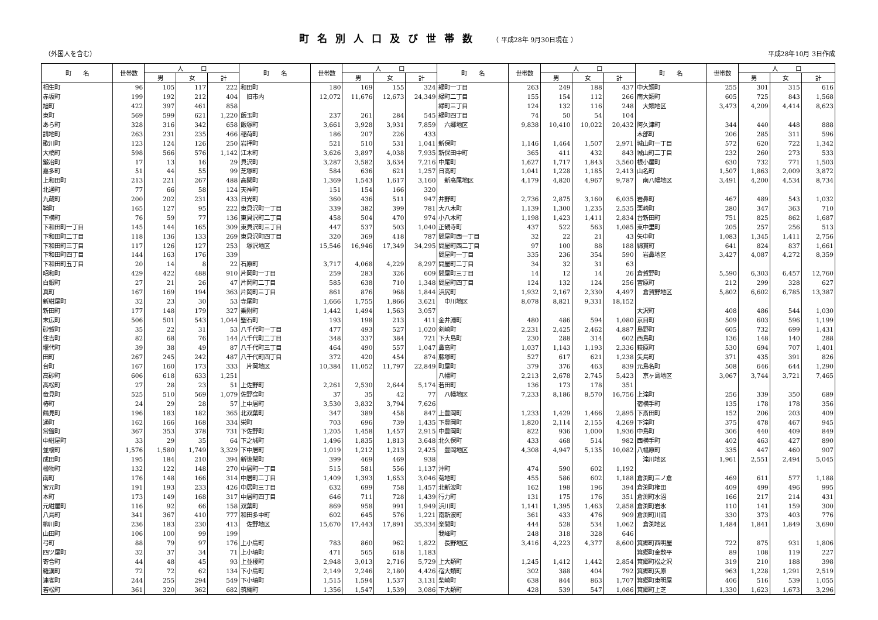町名別人口及び世帯数 （ 平成28年 9月30日現在 ）
（外国人を含む） 平成28年10月 3日作成
| 町 名 | 世帯数 | 人 口 | | | 町 名 | 世帯数 | 人 口 | | | 町 名 | 世帯数 | 人 口 | | | 町 名 | 世帯数 | 人 口 | | |
| --- | --- | --- | --- | --- | --- | --- | --- | --- | --- | --- | --- | --- | --- | --- | --- | --- | --- | --- | --- |
| | | 男 | 女 | 計 | | | 男 | 女 | 計 | | | 男 | 女 | 計 | | | 男 | 女 | 計 |
| 相生町 | 96 | 105 | 117 | 222 | 和田町 | 180 | 169 | 155 | 324 | 緑町一丁目 | 263 | 249 | 188 | 437 | 中大類町 | 255 | 301 | 315 | 616 |
| 赤坂町 | 199 | 192 | 212 | 404 | 旧市内 | 12,072 | 11,676 | 12,673 | 24,349 | 緑町二丁目 | 155 | 154 | 112 | 266 | 南大類町 | 605 | 725 | 843 | 1,568 |
| 旭町 | 422 | 397 | 461 | 858 | | | | | | 緑町三丁目 | 124 | 132 | 116 | 248 | 大類地区 | 3,473 | 4,209 | 4,414 | 8,623 |
| 東町 | 569 | 599 | 621 | 1,220 | 飯玉町 | 237 | 261 | 284 | 545 | 緑町四丁目 | 74 | 50 | 54 | 104 | | | | | |
| あら町 | 328 | 316 | 342 | 658 | 飯塚町 | 3,661 | 3,928 | 3,931 | 7,859 | 六郷地区 | 9,838 | 10,410 | 10,022 | 20,432 | 阿久津町 | 344 | 440 | 448 | 888 |
| 請地町 | 263 | 231 | 235 | 466 | 稲荷町 | 186 | 207 | 226 | 433 | | | | | | 木部町 | 206 | 285 | 311 | 596 |
| 歌川町 | 123 | 124 | 126 | 250 | 岩押町 | 521 | 510 | 531 | 1,041 | 新保町 | 1,146 | 1,464 | 1,507 | 2,971 | 城山町一丁目 | 572 | 620 | 722 | 1,342 |
| 大橋町 | 598 | 566 | 576 | 1,142 | 江木町 | 3,626 | 3,897 | 4,038 | 7,935 | 新保田中町 | 365 | 411 | 432 | 843 | 城山町二丁目 | 232 | 260 | 273 | 533 |
| 鍛冶町 | 17 | 13 | 16 | 29 | 貝沢町 | 3,287 | 3,582 | 3,634 | 7,216 | 中尾町 | 1,627 | 1,717 | 1,843 | 3,560 | 根小屋町 | 630 | 732 | 771 | 1,503 |
| 嘉多町 | 51 | 44 | 55 | 99 | 芝塚町 | 584 | 636 | 621 | 1,257 | 日高町 | 1,041 | 1,228 | 1,185 | 2,413 | 山名町 | 1,507 | 1,863 | 2,009 | 3,872 |
| 上和田町 | 213 | 221 | 267 | 488 | 高関町 | 1,369 | 1,543 | 1,617 | 3,160 | 新高尾地区 | 4,179 | 4,820 | 4,967 | 9,787 | 南八幡地区 | 3,491 | 4,200 | 4,534 | 8,734 |
| 北通町 | 77 | 66 | 58 | 124 | 天神町 | 151 | 154 | 166 | 320 | | | | | | | | | | |
| 九蔵町 | 200 | 202 | 231 | 433 | 日光町 | 360 | 436 | 511 | 947 | 井野町 | 2,736 | 2,875 | 3,160 | 6,035 | 岩鼻町 | 467 | 489 | 543 | 1,032 |
| 鞘町 | 165 | 127 | 95 | 222 | 東貝沢町一丁目 | 339 | 382 | 399 | 781 | 大八木町 | 1,139 | 1,300 | 1,235 | 2,535 | 栗崎町 | 280 | 347 | 363 | 710 |
| 下横町 | 76 | 59 | 77 | 136 | 東貝沢町二丁目 | 458 | 504 | 470 | 974 | 小八木町 | 1,198 | 1,423 | 1,411 | 2,834 | 台新田町 | 751 | 825 | 862 | 1,687 |
| 下和田町一丁目 | 145 | 144 | 165 | 309 | 東貝沢町三丁目 | 447 | 537 | 503 | 1,040 | 正観寺町 | 437 | 522 | 563 | 1,085 | 東中里町 | 205 | 257 | 256 | 513 |
| 下和田町二丁目 | 118 | 136 | 133 | 269 | 東貝沢町四丁目 | 320 | 369 | 418 | 787 | 問屋町西一丁目 | 32 | 22 | 21 | 43 | 矢中町 | 1,083 | 1,345 | 1,411 | 2,756 |
| 下和田町三丁目 | 117 | 126 | 127 | 253 | 塚沢地区 | 15,546 | 16,946 | 17,349 | 34,295 | 問屋町西二丁目 | 97 | 100 | 88 | 188 | 綿貫町 | 641 | 824 | 837 | 1,661 |
| 下和田町四丁目 | 144 | 163 | 176 | 339 | | | | | | 問屋町一丁目 | 335 | 236 | 354 | 590 | 岩鼻地区 | 3,427 | 4,087 | 4,272 | 8,359 |
| 下和田町五丁目 | 20 | 14 | 8 | 22 | 石原町 | 3,717 | 4,068 | 4,229 | 8,297 | 問屋町二丁目 | 34 | 32 | 31 | 63 | | | | | |
| 昭和町 | 429 | 422 | 488 | 910 | 片岡町一丁目 | 259 | 283 | 326 | 609 | 問屋町三丁目 | 14 | 12 | 14 | 26 | 倉賀野町 | 5,590 | 6,303 | 6,457 | 12,760 |
| 白銀町 | 27 | 21 | 26 | 47 | 片岡町二丁目 | 585 | 638 | 710 | 1,348 | 問屋町四丁目 | 124 | 132 | 124 | 256 | 宮原町 | 212 | 299 | 328 | 627 |
| 真町 | 167 | 169 | 194 | 363 | 片岡町三丁目 | 861 | 876 | 968 | 1,844 | 浜尻町 | 1,932 | 2,167 | 2,330 | 4,497 | 倉賀野地区 | 5,802 | 6,602 | 6,785 | 13,387 |
| 新紺屋町 | 32 | 23 | 30 | 53 | 寺尾町 | 1,666 | 1,755 | 1,866 | 3,621 | 中川地区 | 8,078 | 8,821 | 9,331 | 18,152 | | | | | |
| 新田町 | 177 | 148 | 179 | 327 | 乗附町 | 1,442 | 1,494 | 1,563 | 3,057 | | | | | | 大沢町 | 408 | 486 | 544 | 1,030 |
| 末広町 | 506 | 501 | 543 | 1,044 | 聖石町 | 193 | 198 | 213 | 411 | 金井淵町 | 480 | 486 | 594 | 1,080 | 京目町 | 509 | 603 | 596 | 1,199 |
| 砂賀町 | 35 | 22 | 31 | 53 | 八千代町一丁目 | 477 | 493 | 527 | 1,020 | 剣崎町 | 2,231 | 2,425 | 2,462 | 4,887 | 島野町 | 605 | 732 | 699 | 1,431 |
| 住吉町 | 82 | 68 | 76 | 144 | 八千代町二丁目 | 348 | 337 | 384 | 721 | 下大島町 | 230 | 288 | 314 | 602 | 西島町 | 136 | 148 | 140 | 288 |
| 堰代町 | 39 | 38 | 49 | 87 | 八千代町三丁目 | 464 | 490 | 557 | 1,047 | 鼻高町 | 1,037 | 1,143 | 1,193 | 2,336 | 萩原町 | 530 | 694 | 707 | 1,401 |
| 田町 | 267 | 245 | 242 | 487 | 八千代町四丁目 | 372 | 420 | 454 | 874 | 藤塚町 | 527 | 617 | 621 | 1,238 | 矢島町 | 371 | 435 | 391 | 826 |
| 台町 | 167 | 160 | 173 | 333 | 片岡地区 | 10,384 | 11,052 | 11,797 | 22,849 | 町屋町 | 379 | 376 | 463 | 839 | 元島名町 | 508 | 646 | 644 | 1,290 |
| 高砂町 | 606 | 618 | 633 | 1,251 | | | | | | 八幡町 | 2,213 | 2,678 | 2,745 | 5,423 | 京ヶ島地区 | 3,067 | 3,744 | 3,721 | 7,465 |
| 高松町 | 27 | 28 | 23 | 51 | 上佐野町 | 2,261 | 2,530 | 2,644 | 5,174 | 若田町 | 136 | 173 | 178 | 351 | | | | | |
| 竜見町 | 525 | 510 | 569 | 1,079 | 佐野窪町 | 37 | 35 | 42 | 77 | 八幡地区 | 7,233 | 8,186 | 8,570 | 16,756 | 上滝町 | 256 | 339 | 350 | 689 |
| 椿町 | 24 | 29 | 28 | 57 | 上中居町 | 3,530 | 3,832 | 3,794 | 7,626 | | | | | | 宿横手町 | 135 | 178 | 178 | 356 |
| 鶴見町 | 196 | 183 | 182 | 365 | 北双葉町 | 347 | 389 | 458 | 847 | 上豊岡町 | 1,233 | 1,429 | 1,466 | 2,895 | 下斎田町 | 152 | 206 | 203 | 409 |
| 通町 | 162 | 166 | 168 | 334 | 栄町 | 703 | 696 | 739 | 1,435 | 下豊岡町 | 1,820 | 2,114 | 2,155 | 4,269 | 下滝町 | 375 | 478 | 467 | 945 |
| 常盤町 | 367 | 353 | 378 | 731 | 下佐野町 | 1,205 | 1,458 | 1,457 | 2,915 | 中豊岡町 | 822 | 936 | 1,000 | 1,936 | 中島町 | 306 | 440 | 409 | 849 |
| 中紺屋町 | 33 | 29 | 35 | 64 | 下之城町 | 1,496 | 1,835 | 1,813 | 3,648 | 北久保町 | 433 | 468 | 514 | 982 | 西横手町 | 402 | 463 | 427 | 890 |
| 並榎町 | 1,576 | 1,580 | 1,749 | 3,329 | 下中居町 | 1,019 | 1,212 | 1,213 | 2,425 | 豊岡地区 | 4,308 | 4,947 | 5,135 | 10,082 | 八幡原町 | 335 | 447 | 460 | 907 |
| 成田町 | 195 | 184 | 210 | 394 | 新後閑町 | 399 | 469 | 469 | 938 | | | | | | 滝川地区 | 1,961 | 2,551 | 2,494 | 5,045 |
| 檜物町 | 132 | 122 | 148 | 270 | 中居町一丁目 | 515 | 581 | 556 | 1,137 | 沖町 | 474 | 590 | 602 | 1,192 | | | | | |
| 南町 | 176 | 148 | 166 | 314 | 中居町二丁目 | 1,409 | 1,393 | 1,653 | 3,046 | 菊地町 | 455 | 586 | 602 | 1,188 | 倉渕町三ノ倉 | 469 | 611 | 577 | 1,188 |
| 宮元町 | 191 | 193 | 233 | 426 | 中居町三丁目 | 632 | 699 | 758 | 1,457 | 北新波町 | 162 | 198 | 196 | 394 | 倉渕町権田 | 409 | 499 | 496 | 995 |
| 本町 | 173 | 149 | 168 | 317 | 中居町四丁目 | 646 | 711 | 728 | 1,439 | 行力町 | 131 | 175 | 176 | 351 | 倉渕町水沼 | 166 | 217 | 214 | 431 |
| 元紺屋町 | 116 | 92 | 66 | 158 | 双葉町 | 869 | 958 | 991 | 1,949 | 浜川町 | 1,141 | 1,395 | 1,463 | 2,858 | 倉渕町岩氷 | 110 | 141 | 159 | 300 |
| 八島町 | 341 | 367 | 410 | 777 | 和田多中町 | 602 | 645 | 576 | 1,221 | 南新波町 | 361 | 433 | 476 | 909 | 倉渕町川浦 | 330 | 373 | 403 | 776 |
| 柳川町 | 236 | 183 | 230 | 413 | 佐野地区 | 15,670 | 17,443 | 17,891 | 35,334 | 楽間町 | 444 | 528 | 534 | 1,062 | 倉渕地区 | 1,484 | 1,841 | 1,849 | 3,690 |
| 山田町 | 106 | 100 | 99 | 199 | | | | | | 我峰町 | 248 | 318 | 328 | 646 | | | | | |
| 弓町 | 88 | 79 | 97 | 176 | 上小鳥町 | 783 | 860 | 962 | 1,822 | 長野地区 | 3,416 | 4,223 | 4,377 | 8,600 | 箕郷町西明屋 | 722 | 875 | 931 | 1,806 |
| 四ツ屋町 | 32 | 37 | 34 | 71 | 上小塙町 | 471 | 565 | 618 | 1,183 | | | | | | 箕郷町金敷平 | 89 | 108 | 119 | 227 |
| 寄合町 | 44 | 48 | 45 | 93 | 上並榎町 | 2,948 | 3,013 | 2,716 | 5,729 | 上大類町 | 1,245 | 1,412 | 1,442 | 2,854 | 箕郷町松之沢 | 319 | 210 | 188 | 398 |
| 羅漢町 | 72 | 72 | 62 | 134 | 下小鳥町 | 2,149 | 2,246 | 2,180 | 4,426 | 宿大類町 | 302 | 388 | 404 | 792 | 箕郷町矢原 | 963 | 1,228 | 1,291 | 2,519 |
| 連雀町 | 244 | 255 | 294 | 549 | 下小塙町 | 1,515 | 1,594 | 1,537 | 3,131 | 柴崎町 | 638 | 844 | 863 | 1,707 | 箕郷町東明屋 | 406 | 516 | 539 | 1,055 |
| 若松町 | 361 | 320 | 362 | 682 | 筑縄町 | 1,356 | 1,547 | 1,539 | 3,086 | 下大類町 | 428 | 539 | 547 | 1,086 | 箕郷町上芝 | 1,330 | 1,623 | 1,673 | 3,296 |